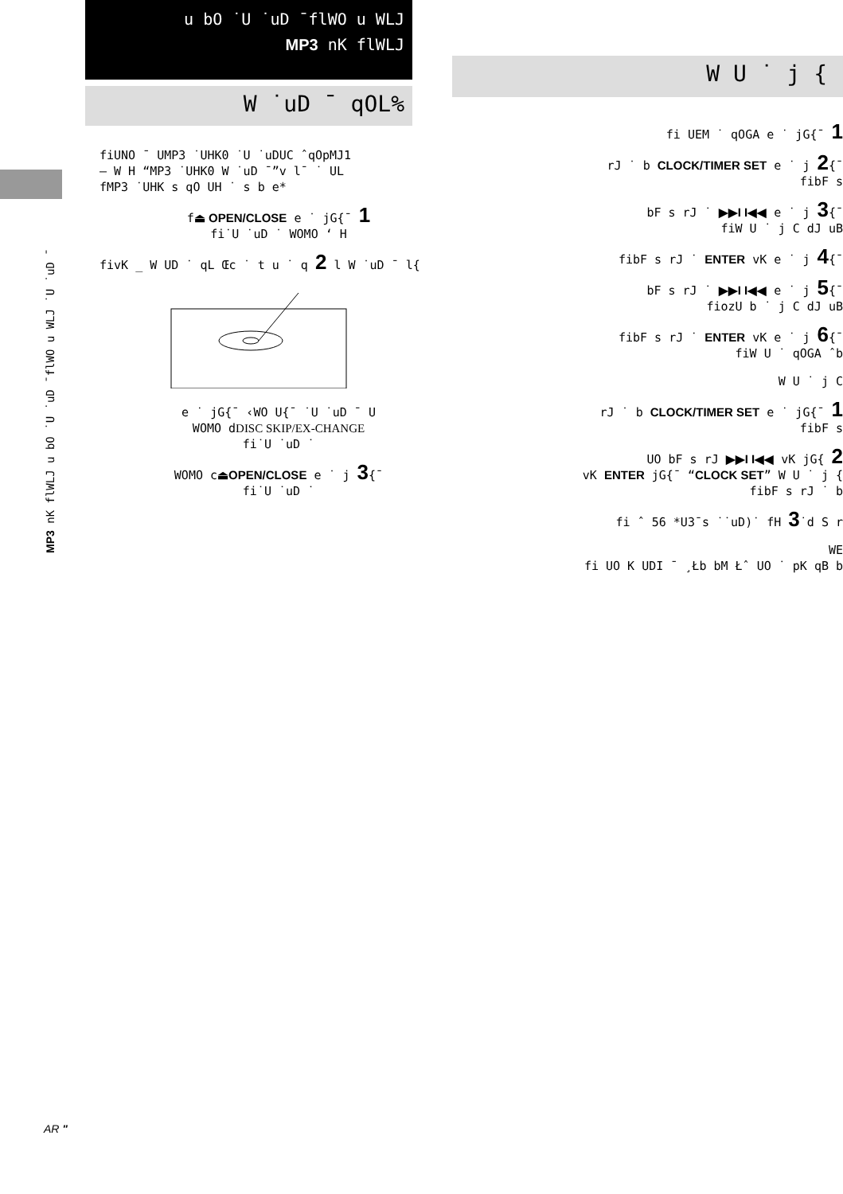MP3 nK flWLJ u bO ˙U ˙uD ¯flWO u WLJ ˙U ˙uD ¯
u bO ˙U ˙uD ¯flWO u WLJ
MP3 nK flWLJ
W ˙uD ¯ qOL%
W U ˙ j {
fiUNO ¯ UMP3 ˙UHK0 ˙U ˙uDUC ˆqOpMJ1
– W H “MP3 ˙UHK0 W ˙uD ¯”v l¯ ˙ UL
fMP3 ˙UHK s qO UH ˙ s b e*
f⏏ OPEN/CLOSE e ˙ jG{¯ 1
fi˙U ˙uD ˙ WOMO ‘ H
fivK _ W UD ˙ qL Œc ˙ t u ˙ q 2 l W ˙uD ¯ l{
e ˙ jG{¯ ‹WO U{¯ ˙U ˙uD ¯ U
WOMO dDISC SKIP/EX-CHANGE
fi˙U ˙uD ˙
WOMO c⏏OPEN/CLOSE e ˙ j 3{¯
fi˙U ˙uD ˙
fi UEM ˙ qOGA e ˙ jG{¯ 1
rJ ˙ b CLOCK/TIMER SET e ˙ j 2{¯
fibF s
bF s rJ ˙ ▶▶I I◀◀ e ˙ j 3{¯
fiW U ˙ j C dJ uB
fibF s rJ ˙ ENTER vK e ˙ j 4{¯
bF s rJ ˙ ▶▶I I◀◀ e ˙ j 5{¯
fiozU b ˙ j C dJ uB
fibF s rJ ˙ ENTER vK e ˙ j 6{¯
fiW U ˙ qOGA ˆb
W U ˙ j C
rJ ˙ b CLOCK/TIMER SET e ˙ jG{¯ 1
fibF s
UO bF s rJ ▶▶I I◀◀ vK jG{ 2
vK ENTER jG{¯ “CLOCK SET” W U ˙ j {
fibF s rJ ˙ b
fi ˆ 56 *U3¯s ˙˙uD)˙ fH 3˙d S r
WE
fi UO K UDI ¯ ¸Łb bM Łˆ UO ˙ pK qB b
AR "